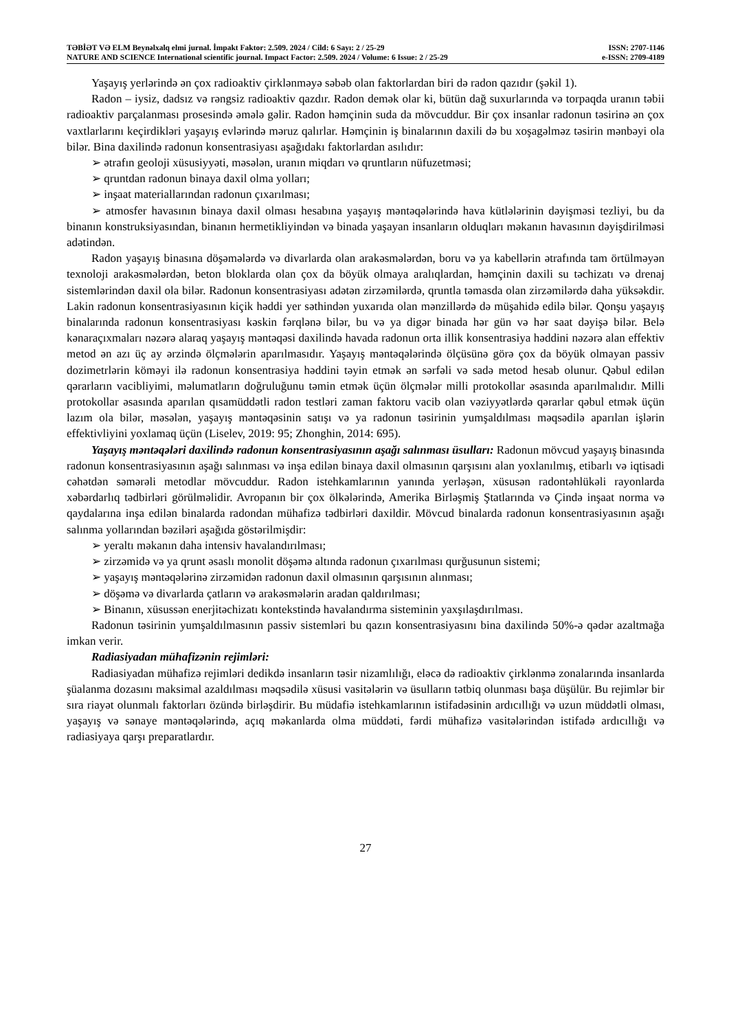TƏBİƏT VƏ ELM Beynəlxalq elmi jurnal. İmpakt Faktor: 2.509. 2024 / Cild: 6 Sayı: 2 / 25-29 ISSN: 2707-1146
NATURE AND SCIENCE International scientific journal. Impact Factor: 2.509. 2024 / Volume: 6 Issue: 2 / 25-29 e-ISSN: 2709-4189
Yaşayış yerlərində ən çox radioaktiv çirklənməyə səbəb olan faktorlardan biri də radon qazıdır (şəkil 1).
Radon – iysiz, dadsız və rəngsiz radioaktiv qazdır. Radon demək olar ki, bütün dağ suxurlarında və torpaqda uranın təbii radioaktiv parçalanması prosesində əmələ gəlir. Radon həmçinin suda da mövcuddur. Bir çox insanlar radonun təsirinə ən çox vaxtlarlarını keçirdikləri yaşayış evlərində məruz qalırlar. Həmçinin iş binalarının daxili də bu xoşagəlməz təsirin mənbəyi ola bilər. Bina daxilində radonun konsentrasiyası aşağıdakı faktorlardan asılıdır:
➢ ətrafın geoloji xüsusiyyəti, məsələn, uranın miqdarı və qruntların nüfuzetməsi;
➢ qruntdan radonun binaya daxil olma yolları;
➢ inşaat materiallarından radonun çıxarılması;
➢ atmosfer havasının binaya daxil olması hesabına yaşayış məntəqələrində hava kütlələrinin dəyişməsi tezliyi, bu da binanın konstruksiyasından, binanın hermetikliyindən və binada yaşayan insanların olduqları məkanın havasının dəyişdirilməsi adətindən.
Radon yaşayış binasına döşəmələrdə və divarlarda olan arakəsmələrdən, boru və ya kabellərin ətrafında tam örtülməyən texnoloji arakəsmələrdən, beton bloklarda olan çox da böyük olmaya aralıqlardan, həmçinin daxili su təchizatı və drenaj sistemlərindən daxil ola bilər. Radonun konsentrasiyası adətən zirzəmilərdə, qruntla təmasda olan zirzəmilərdə daha yüksəkdir. Lakin radonun konsentrasiyasının kiçik həddi yer səthindən yuxarıda olan mənzillərdə də müşahidə edilə bilər. Qonşu yaşayış binalarında radonun konsentrasiyası kəskin fərqlənə bilər, bu və ya digər binada hər gün və hər saat dəyişə bilər. Belə kənaraçıxmaları nəzərə alaraq yaşayış məntəqəsi daxilində havada radonun orta illik konsentrasiya həddini nəzərə alan effektiv metod ən azı üç ay ərzində ölçmələrin aparılmasıdır. Yaşayış məntəqələrində ölçüsünə görə çox da böyük olmayan passiv dozimetrlərin köməyi ilə radonun konsentrasiya həddini təyin etmək ən sərfəli və sadə metod hesab olunur. Qəbul edilən qərarların vacibliyimi, məlumatların doğruluğunu təmin etmək üçün ölçmələr milli protokollar əsasında aparılmalıdır. Milli protokollar əsasında aparılan qısamüddətli radon testləri zaman faktoru vacib olan vəziyyətlərdə qərarlar qəbul etmək üçün lazım ola bilər, məsələn, yaşayış məntəqəsinin satışı və ya radonun təsirinin yumşaldılması məqsədilə aparılan işlərin effektivliyini yoxlamaq üçün (Liselev, 2019: 95; Zhonghin, 2014: 695).
Yaşayış məntəqələri daxilində radonun konsentrasiyasının aşağı salınması üsulları: Radonun mövcud yaşayış binasında radonun konsentrasiyasının aşağı salınması və inşa edilən binaya daxil olmasının qarşısını alan yoxlanılmış, etibarlı və iqtisadi cəhətdən səmərəli metodlar mövcuddur. Radon istehkamlarının yanında yerləşən, xüsusən radontəhlükəli rayonlarda xəbərdarlıq tədbirləri görülməlidir. Avropanın bir çox ölkələrində, Amerika Birləşmiş Ştatlarında və Çində inşaat norma və qaydalarına inşa edilən binalarda radondan mühafizə tədbirləri daxildir. Mövcud binalarda radonun konsentrasiyasının aşağı salınma yollarından bəziləri aşağıda göstərilmişdir:
➢ yeraltı məkanın daha intensiv havalandırılması;
➢ zirzəmidə və ya qrunt əsaslı monolit döşəmə altında radonun çıxarılması qurğusunun sistemi;
➢ yaşayış məntəqələrinə zirzəmidən radonun daxil olmasının qarşısının alınması;
➢ döşəmə və divarlarda çatların və arakəsmələrin aradan qaldırılması;
➢ Binanın, xüsussən enerjitəchizatı kontekstində havalandırma sisteminin yaxşılaşdırılması.
Radonun təsirinin yumşaldılmasının passiv sistemləri bu qazın konsentrasiyasını bina daxilində 50%-ə qədər azaltmağa imkan verir.
Radiasiyadan mühafizənin rejimləri:
Radiasiyadan mühafizə rejimləri dedikdə insanların təsir nizamlılığı, eləcə də radioaktiv çirklənmə zonalarında insanlarda şüalanma dozasını maksimal azaldılması məqsədilə xüsusi vasitələrin və üsulların tətbiq olunması başa düşülür. Bu rejimlər bir sıra riayət olunmalı faktorları özündə birləşdirir. Bu müdafiə istehkamlarının istifadəsinin ardıcıllığı və uzun müddətli olması, yaşayış və sənaye məntəqələrində, açıq məkanlarda olma müddəti, fərdi mühafizə vasitələrindən istifadə ardıcıllığı və radiasiyaya qarşı preparatlardır.
27